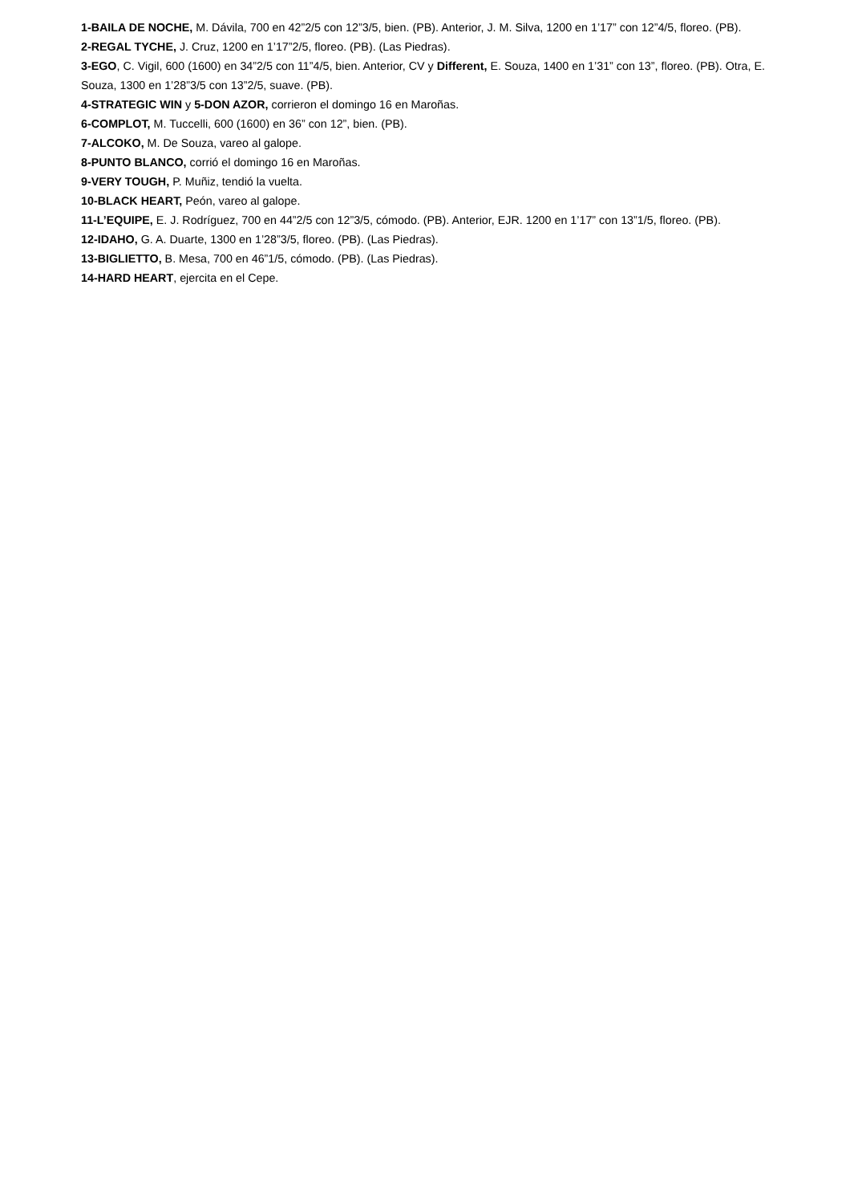1-BAILA DE NOCHE, M. Dávila, 700 en 42”2/5 con 12”3/5, bien. (PB). Anterior, J. M. Silva, 1200 en 1’17” con 12”4/5, floreo. (PB).
2-REGAL TYCHE, J. Cruz, 1200 en 1’17”2/5, floreo. (PB). (Las Piedras).
3-EGO, C. Vigil, 600 (1600) en 34”2/5 con 11”4/5, bien. Anterior, CV y Different, E. Souza, 1400 en 1’31” con 13”, floreo. (PB). Otra, E. Souza, 1300 en 1’28”3/5 con 13”2/5, suave. (PB).
4-STRATEGIC WIN y 5-DON AZOR, corrieron el domingo 16 en Maroñas.
6-COMPLOT, M. Tuccelli, 600 (1600) en 36” con 12”, bien. (PB).
7-ALCOKO, M. De Souza, vareo al galope.
8-PUNTO BLANCO, corrió el domingo 16 en Maroñas.
9-VERY TOUGH, P. Muñiz, tendió la vuelta.
10-BLACK HEART, Peón, vareo al galope.
11-L’EQUIPE, E. J. Rodríguez, 700 en 44”2/5 con 12”3/5, cómodo. (PB). Anterior, EJR. 1200 en 1’17” con 13”1/5, floreo. (PB).
12-IDAHO, G. A. Duarte, 1300 en 1’28”3/5, floreo. (PB). (Las Piedras).
13-BIGLIETTO, B. Mesa, 700 en 46”1/5, cómodo. (PB). (Las Piedras).
14-HARD HEART, ejercita en el Cepe.